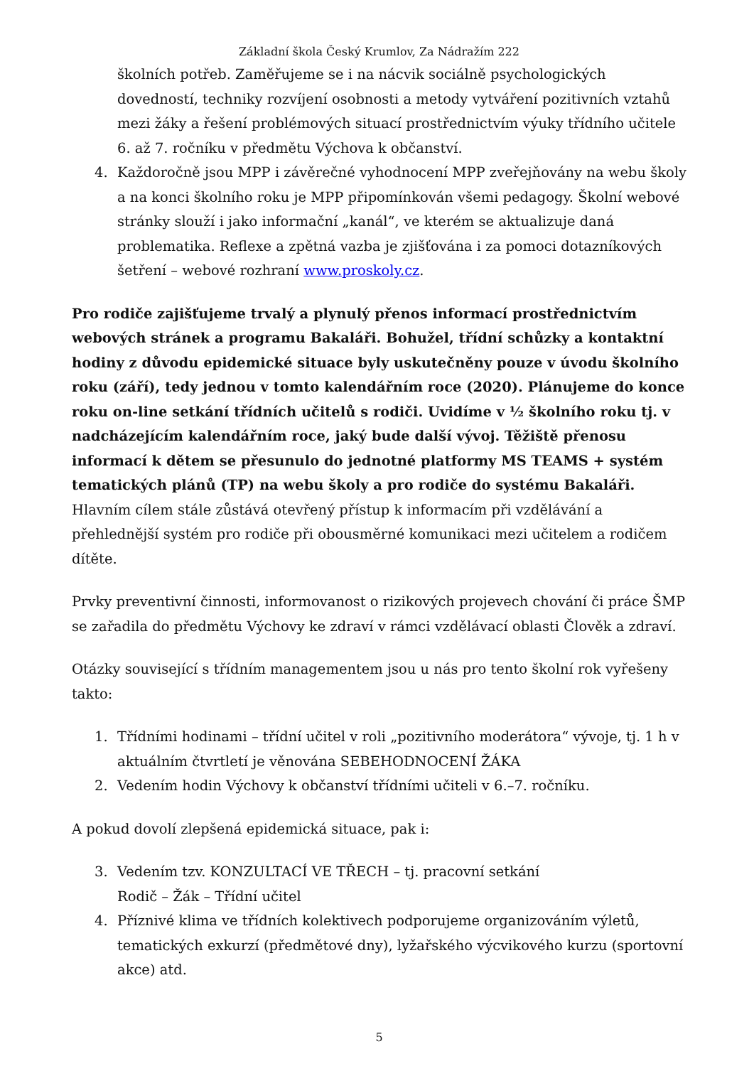Základní škola Český Krumlov, Za Nádražím 222
školních potřeb. Zaměřujeme se i na nácvik sociálně psychologických dovedností, techniky rozvíjení osobnosti a metody vytváření pozitivních vztahů mezi žáky a řešení problémových situací prostřednictvím výuky třídního učitele 6. až 7. ročníku v předmětu Výchova k občanství.
4. Každoročně jsou MPP i závěrečné vyhodnocení MPP zveřejňovány na webu školy a na konci školního roku je MPP připomínkován všemi pedagogy. Školní webové stránky slouží i jako informační „kanál“, ve kterém se aktualizuje daná problematika. Reflexe a zpětná vazba je zjišťována i za pomoci dotazníkových šetření – webové rozhraní www.proskoly.cz.
Pro rodiče zajišťujeme trvalý a plynulý přenos informací prostřednictvím webových stránek a programu Bakaláři. Bohužel, třídní schůzky a kontaktní hodiny z důvodu epidemické situace byly uskutečněny pouze v úvodu školního roku (září), tedy jednou v tomto kalendářním roce (2020). Plánujeme do konce roku on-line setkání třídních učitelů s rodiči. Uvidíme v ½ školního roku tj. v nadcházejícím kalendářním roce, jaký bude další vývoj. Těžiště přenosu informací k dětem se přesunulo do jednotné platformy MS TEAMS + systém tematických plánů (TP) na webu školy a pro rodiče do systému Bakaláři. Hlavním cílem stále zůstává otevřený přístup k informacím při vzdělávání a přehlednější systém pro rodiče při obousměrné komunikaci mezi učitelem a rodičem dítěte.
Prvky preventivní činnosti, informovanost o rizikových projevech chování či práce ŠMP se zařadila do předmětu Výchovy ke zdraví v rámci vzdělávací oblasti Člověk a zdraví.
Otázky související s třídním managementem jsou u nás pro tento školní rok vyřešeny takto:
1. Třídními hodinami – třídní učitel v roli „pozitivního moderátora“ vývoje, tj. 1 h v aktuálním čtvrtletí je věnována SEBEHODNOCENÍ ŽÁKA
2. Vedením hodin Výchovy k občanství třídními učiteli v 6.–7. ročníku.
A pokud dovolí zlepšená epidemická situace, pak i:
3. Vedením tzv. KONZULTACÍ VE TŘECH – tj. pracovní setkání
Rodič – Žák – Třídní učitel
4. Příznivé klima ve třídních kolektivech podporujeme organizováním výletů, tematických exkurzí (předmětové dny), lyžařského výcvikového kurzu (sportovní akce) atd.
5